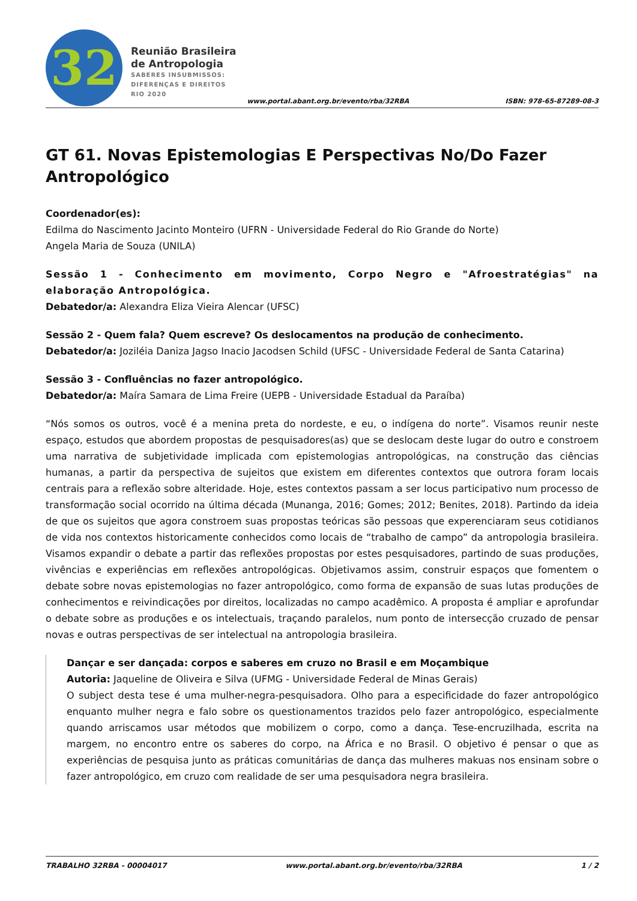32
Reunião Brasileira
de Antropologia
SABERES INSUBMISSOS:
DIFERENÇAS E DIREITOS
RIO 2020
www.portal.abant.org.br/evento/rba/32RBA ISBN: 978-65-87289-08-3
GT 61. Novas Epistemologias E Perspectivas No/Do Fazer Antropológico
Coordenador(es):
Edilma do Nascimento Jacinto Monteiro (UFRN - Universidade Federal do Rio Grande do Norte)
Angela Maria de Souza (UNILA)
Sessão 1 - Conhecimento em movimento, Corpo Negro e "Afroestratégias" na elaboração Antropológica.
Debatedor/a: Alexandra Eliza Vieira Alencar (UFSC)
Sessão 2 - Quem fala? Quem escreve? Os deslocamentos na produção de conhecimento.
Debatedor/a: Joziléia Daniza Jagso Inacio Jacodsen Schild (UFSC - Universidade Federal de Santa Catarina)
Sessão 3 - Confluências no fazer antropológico.
Debatedor/a: Maíra Samara de Lima Freire (UEPB - Universidade Estadual da Paraíba)
“Nós somos os outros, você é a menina preta do nordeste, e eu, o indígena do norte”. Visamos reunir neste espaço, estudos que abordem propostas de pesquisadores(as) que se deslocam deste lugar do outro e constroem uma narrativa de subjetividade implicada com epistemologias antropológicas, na construção das ciências humanas, a partir da perspectiva de sujeitos que existem em diferentes contextos que outrora foram locais centrais para a reflexão sobre alteridade. Hoje, estes contextos passam a ser locus participativo num processo de transformação social ocorrido na última década (Munanga, 2016; Gomes; 2012; Benites, 2018). Partindo da ideia de que os sujeitos que agora constroem suas propostas teóricas são pessoas que experenciaram seus cotidianos de vida nos contextos historicamente conhecidos como locais de “trabalho de campo” da antropologia brasileira. Visamos expandir o debate a partir das reflexões propostas por estes pesquisadores, partindo de suas produções, vivências e experiências em reflexões antropológicas. Objetivamos assim, construir espaços que fomentem o debate sobre novas epistemologias no fazer antropológico, como forma de expansão de suas lutas produções de conhecimentos e reivindicações por direitos, localizadas no campo acadêmico. A proposta é ampliar e aprofundar o debate sobre as produções e os intelectuais, traçando paralelos, num ponto de intersecção cruzado de pensar novas e outras perspectivas de ser intelectual na antropologia brasileira.
Dançar e ser dançada: corpos e saberes em cruzo no Brasil e em Moçambique
Autoria: Jaqueline de Oliveira e Silva (UFMG - Universidade Federal de Minas Gerais)
O subject desta tese é uma mulher-negra-pesquisadora. Olho para a especificidade do fazer antropológico enquanto mulher negra e falo sobre os questionamentos trazidos pelo fazer antropológico, especialmente quando arriscamos usar métodos que mobilizem o corpo, como a dança. Tese-encruzilhada, escrita na margem, no encontro entre os saberes do corpo, na África e no Brasil. O objetivo é pensar o que as experiências de pesquisa junto as práticas comunitárias de dança das mulheres makuas nos ensinam sobre o fazer antropológico, em cruzo com realidade de ser uma pesquisadora negra brasileira.
TRABALHO 32RBA - 00004017 www.portal.abant.org.br/evento/rba/32RBA 1 / 2